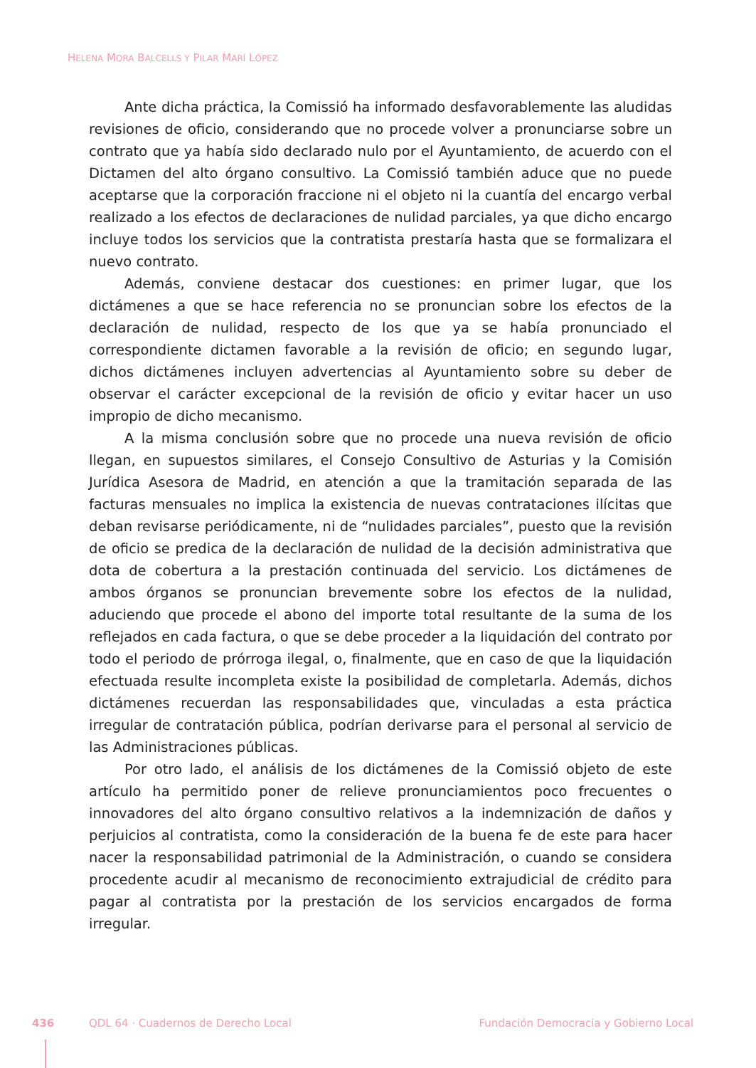HELENA MORA BALCELLS Y PILAR MARÍ LÓPEZ
Ante dicha práctica, la Comissió ha informado desfavorablemente las aludidas revisiones de oficio, considerando que no procede volver a pronunciarse sobre un contrato que ya había sido declarado nulo por el Ayuntamiento, de acuerdo con el Dictamen del alto órgano consultivo. La Comissió también aduce que no puede aceptarse que la corporación fraccione ni el objeto ni la cuantía del encargo verbal realizado a los efectos de declaraciones de nulidad parciales, ya que dicho encargo incluye todos los servicios que la contratista prestaría hasta que se formalizara el nuevo contrato.
Además, conviene destacar dos cuestiones: en primer lugar, que los dictámenes a que se hace referencia no se pronuncian sobre los efectos de la declaración de nulidad, respecto de los que ya se había pronunciado el correspondiente dictamen favorable a la revisión de oficio; en segundo lugar, dichos dictámenes incluyen advertencias al Ayuntamiento sobre su deber de observar el carácter excepcional de la revisión de oficio y evitar hacer un uso impropio de dicho mecanismo.
A la misma conclusión sobre que no procede una nueva revisión de oficio llegan, en supuestos similares, el Consejo Consultivo de Asturias y la Comisión Jurídica Asesora de Madrid, en atención a que la tramitación separada de las facturas mensuales no implica la existencia de nuevas contrataciones ilícitas que deban revisarse periódicamente, ni de “nulidades parciales”, puesto que la revisión de oficio se predica de la declaración de nulidad de la decisión administrativa que dota de cobertura a la prestación continuada del servicio. Los dictámenes de ambos órganos se pronuncian brevemente sobre los efectos de la nulidad, aduciendo que procede el abono del importe total resultante de la suma de los reflejados en cada factura, o que se debe proceder a la liquidación del contrato por todo el periodo de prórroga ilegal, o, finalmente, que en caso de que la liquidación efectuada resulte incompleta existe la posibilidad de completarla. Además, dichos dictámenes recuerdan las responsabilidades que, vinculadas a esta práctica irregular de contratación pública, podrían derivarse para el personal al servicio de las Administraciones públicas.
Por otro lado, el análisis de los dictámenes de la Comissió objeto de este artículo ha permitido poner de relieve pronunciamientos poco frecuentes o innovadores del alto órgano consultivo relativos a la indemnización de daños y perjuicios al contratista, como la consideración de la buena fe de este para hacer nacer la responsabilidad patrimonial de la Administración, o cuando se considera procedente acudir al mecanismo de reconocimiento extrajudicial de crédito para pagar al contratista por la prestación de los servicios encargados de forma irregular.
436 QDL 64 · Cuadernos de Derecho Local Fundación Democracia y Gobierno Local